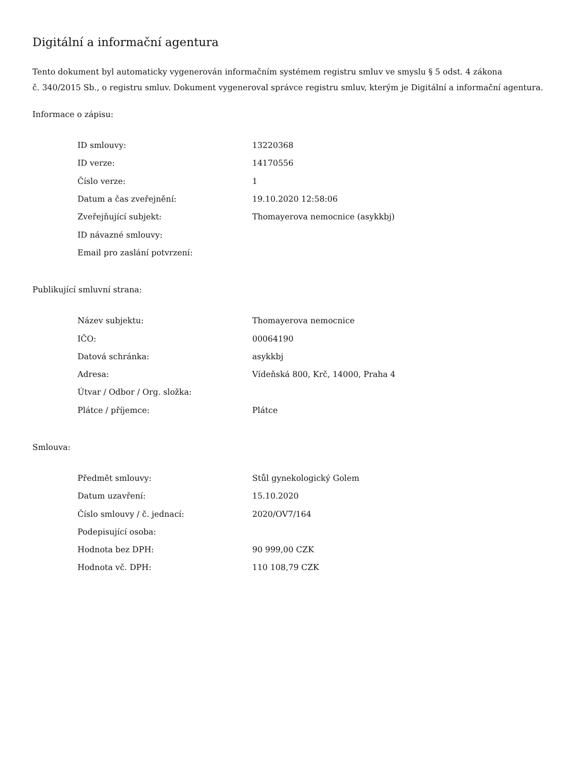Digitální a informační agentura
Tento dokument byl automaticky vygenerován informačním systémem registru smluv ve smyslu § 5 odst. 4 zákona
č. 340/2015 Sb., o registru smluv. Dokument vygeneroval správce registru smluv, kterým je Digitální a informační agentura.
Informace o zápisu:
| ID smlouvy: | 13220368 |
| ID verze: | 14170556 |
| Číslo verze: | 1 |
| Datum a čas zveřejnění: | 19.10.2020 12:58:06 |
| Zveřejňující subjekt: | Thomayerova nemocnice (asykkbj) |
| ID návazné smlouvy: | |
| Email pro zaslání potvrzení: | |
Publikující smluvní strana:
| Název subjektu: | Thomayerova nemocnice |
| IČO: | 00064190 |
| Datová schránka: | asykkbj |
| Adresa: | Vídeňská 800, Krč, 14000, Praha 4 |
| Útvar / Odbor / Org. složka: | |
| Plátce / příjemce: | Plátce |
Smlouva:
| Předmět smlouvy: | Stůl gynekologický Golem |
| Datum uzavření: | 15.10.2020 |
| Číslo smlouvy / č. jednací: | 2020/OV7/164 |
| Podepisující osoba: | |
| Hodnota bez DPH: | 90 999,00 CZK |
| Hodnota vč. DPH: | 110 108,79 CZK |